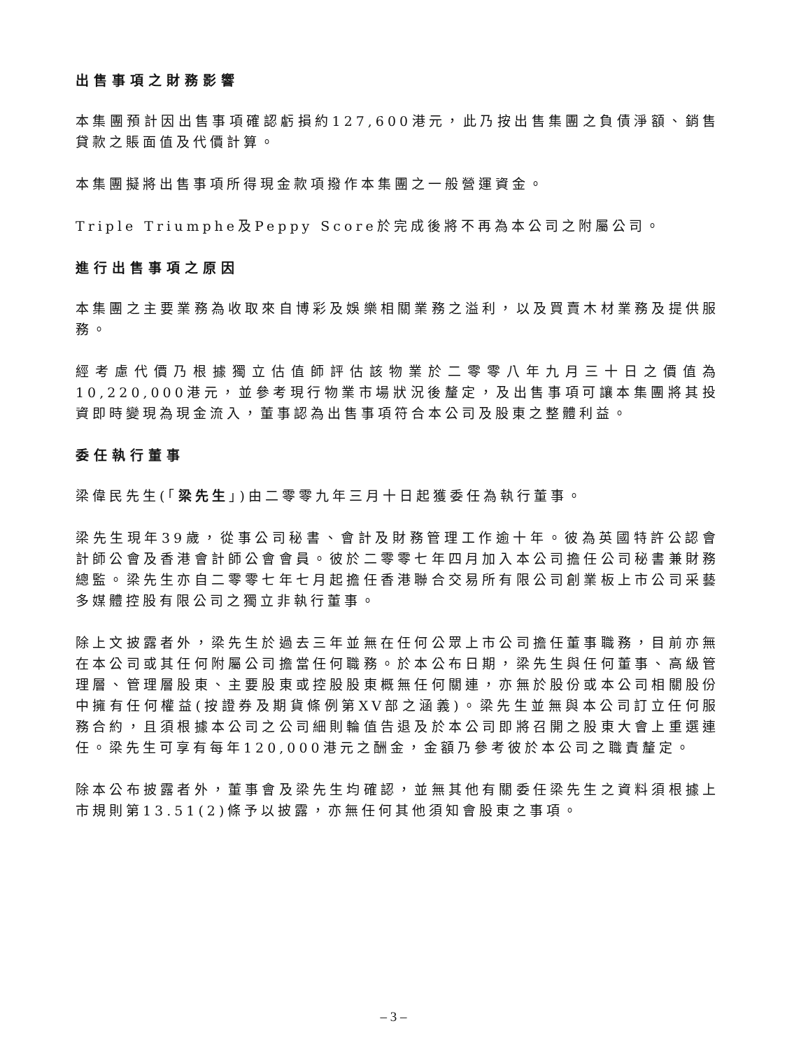出售事項之財務影響
本集團預計因出售事項確認虧損約127,600港元，此乃按出售集團之負債淨額、銷售貸款之賬面值及代價計算。
本集團擬將出售事項所得現金款項撥作本集團之一般營運資金。
Triple Triumphe及Peppy Score於完成後將不再為本公司之附屬公司。
進行出售事項之原因
本集團之主要業務為收取來自博彩及娛樂相關業務之溢利，以及買賣木材業務及提供服務。
經考慮代價乃根據獨立估值師評估該物業於二零零八年九月三十日之價值為10,220,000港元，並參考現行物業市場狀況後釐定，及出售事項可讓本集團將其投資即時變現為現金流入，董事認為出售事項符合本公司及股東之整體利益。
委任執行董事
梁偉民先生(「梁先生」)由二零零九年三月十日起獲委任為執行董事。
梁先生現年39歲，從事公司秘書、會計及財務管理工作逾十年。彼為英國特許公認會計師公會及香港會計師公會會員。彼於二零零七年四月加入本公司擔任公司秘書兼財務總監。梁先生亦自二零零七年七月起擔任香港聯合交易所有限公司創業板上市公司采藝多媒體控股有限公司之獨立非執行董事。
除上文披露者外，梁先生於過去三年並無在任何公眾上市公司擔任董事職務，目前亦無在本公司或其任何附屬公司擔當任何職務。於本公布日期，梁先生與任何董事、高級管理層、管理層股東、主要股東或控股股東概無任何關連，亦無於股份或本公司相關股份中擁有任何權益(按證券及期貨條例第XV部之涵義)。梁先生並無與本公司訂立任何服務合約，且須根據本公司之公司細則輪值告退及於本公司即將召開之股東大會上重選連任。梁先生可享有每年120,000港元之酬金，金額乃參考彼於本公司之職責釐定。
除本公布披露者外，董事會及梁先生均確認，並無其他有關委任梁先生之資料須根據上市規則第13.51(2)條予以披露，亦無任何其他須知會股東之事項。
– 3 –